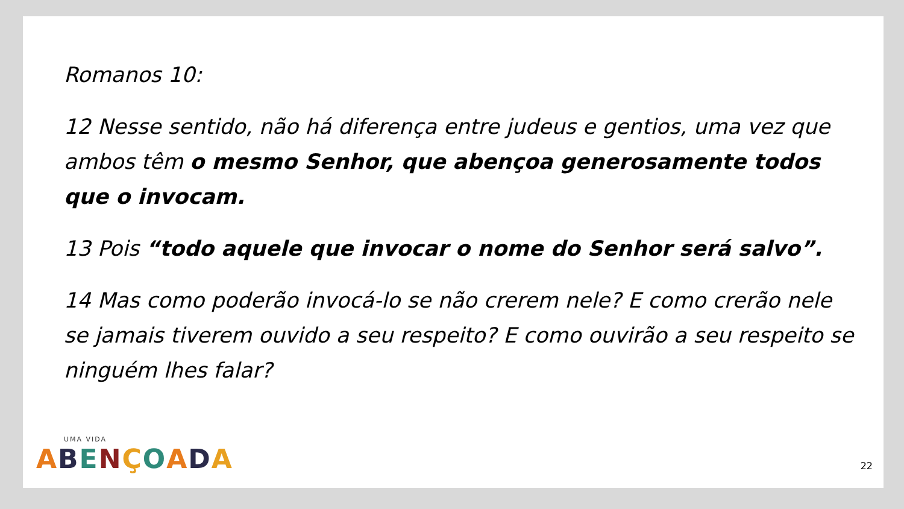Romanos 10:
12 Nesse sentido, não há diferença entre judeus e gentios, uma vez que ambos têm o mesmo Senhor, que abençoa generosamente todos que o invocam.
13 Pois “todo aquele que invocar o nome do Senhor será salvo”.
14 Mas como poderão invocá-lo se não crerem nele? E como crerão nele se jamais tiverem ouvido a seu respeito? E como ouvirão a seu respeito se ninguém lhes falar?
UMA VIDA
ABENÇOADA
22